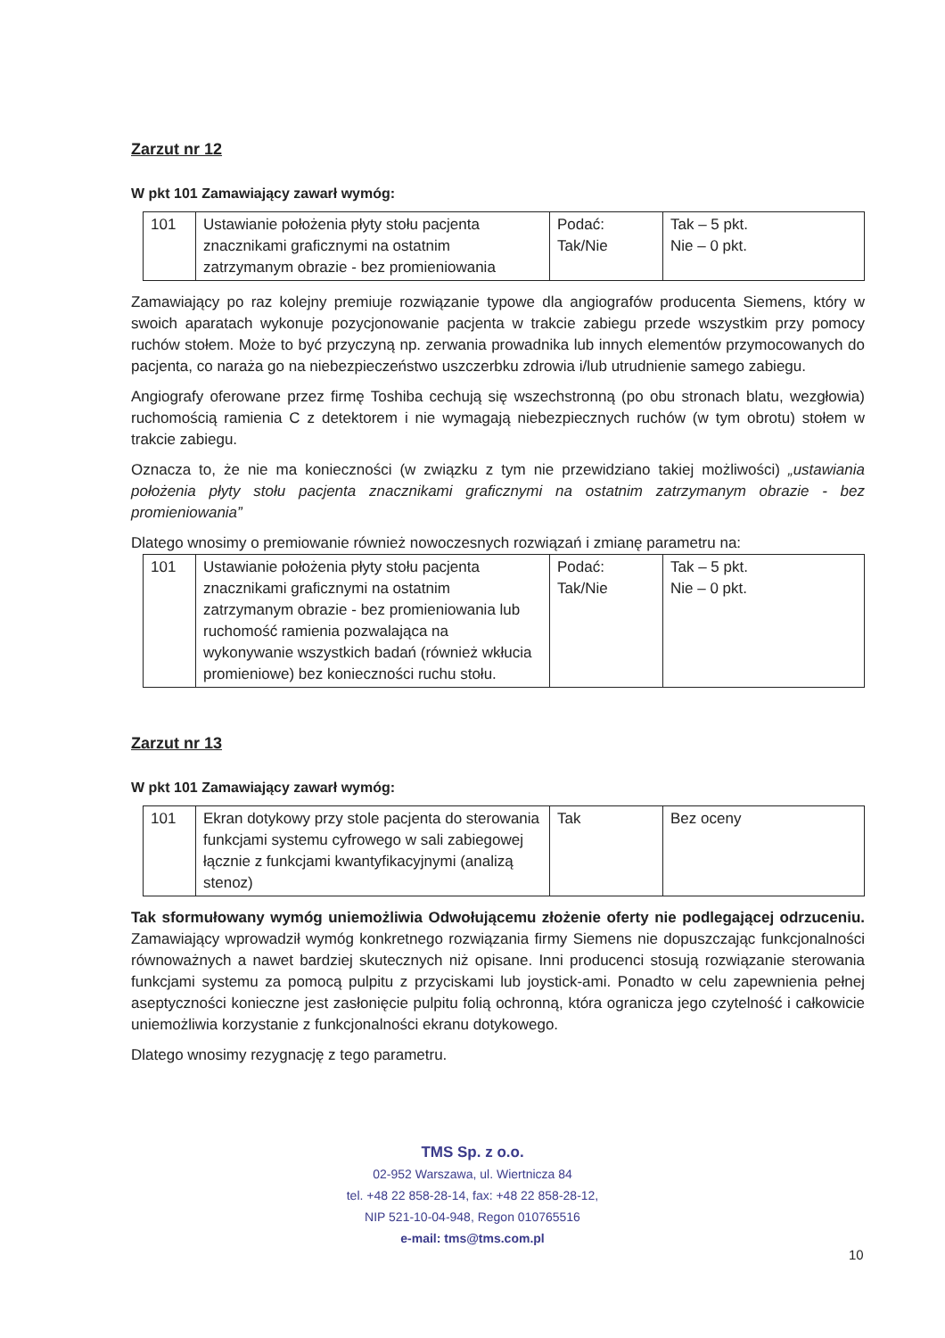Zarzut nr 12
W pkt 101 Zamawiający zawarł wymóg:
| 101 | Ustawianie położenia płyty stołu pacjenta znacznikami graficznymi na ostatnim zatrzymanym obrazie - bez promieniowania | Podać: Tak/Nie | Tak – 5 pkt. Nie – 0 pkt. |
Zamawiający po raz kolejny premiuje rozwiązanie typowe dla angiografów producenta Siemens, który w swoich aparatach wykonuje pozycjonowanie pacjenta w trakcie zabiegu przede wszystkim przy pomocy ruchów stołem. Może to być przyczyną np. zerwania prowadnika lub innych elementów przymocowanych do pacjenta, co naraża go na niebezpieczeństwo uszczerbku zdrowia i/lub utrudnienie samego zabiegu.
Angiografy oferowane przez firmę Toshiba cechują się wszechstronną (po obu stronach blatu, wezgłowia) ruchomością ramienia C z detektorem i nie wymagają niebezpiecznych ruchów (w tym obrotu) stołem w trakcie zabiegu.
Oznacza to, że nie ma konieczności (w związku z tym nie przewidziano takiej możliwości) „ustawiania położenia płyty stołu pacjenta znacznikami graficznymi na ostatnim zatrzymanym obrazie - bez promieniowania”
Dlatego wnosimy o premiowanie również nowoczesnych rozwiązań i zmianę parametru na:
| 101 | Ustawianie położenia płyty stołu pacjenta znacznikami graficznymi na ostatnim zatrzymanym obrazie - bez promieniowania lub ruchomość ramienia pozwalająca na wykonywanie wszystkich badań (również wkłucia promieniowe) bez konieczności ruchu stołu. | Podać: Tak/Nie | Tak – 5 pkt. Nie – 0 pkt. |
Zarzut nr 13
W pkt 101 Zamawiający zawarł wymóg:
| 101 | Ekran dotykowy przy stole pacjenta do sterowania funkcjami systemu cyfrowego w sali zabiegowej łącznie z funkcjami kwantyfikacyjnymi (analizą stenoz) | Tak | Bez oceny |
Tak sformułowany wymóg uniemożliwia Odwołującemu złożenie oferty nie podlegającej odrzuceniu. Zamawiający wprowadził wymóg konkretnego rozwiązania firmy Siemens nie dopuszczając funkcjonalności równoważnych a nawet bardziej skutecznych niż opisane. Inni producenci stosują rozwiązanie sterowania funkcjami systemu za pomocą pulpitu z przyciskami lub joystick-ami. Ponadto w celu zapewnienia pełnej aseptyczności konieczne jest zasłonięcie pulpitu folią ochronną, która ogranicza jego czytelność i całkowicie uniemożliwia korzystanie z funkcjonalności ekranu dotykowego.
Dlatego wnosimy rezygnację z tego parametru.
TMS Sp. z o.o.
02-952 Warszawa, ul. Wiertnicza 84
tel. +48 22 858-28-14, fax: +48 22 858-28-12,
NIP 521-10-04-948, Regon 010765516
e-mail: tms@tms.com.pl
10